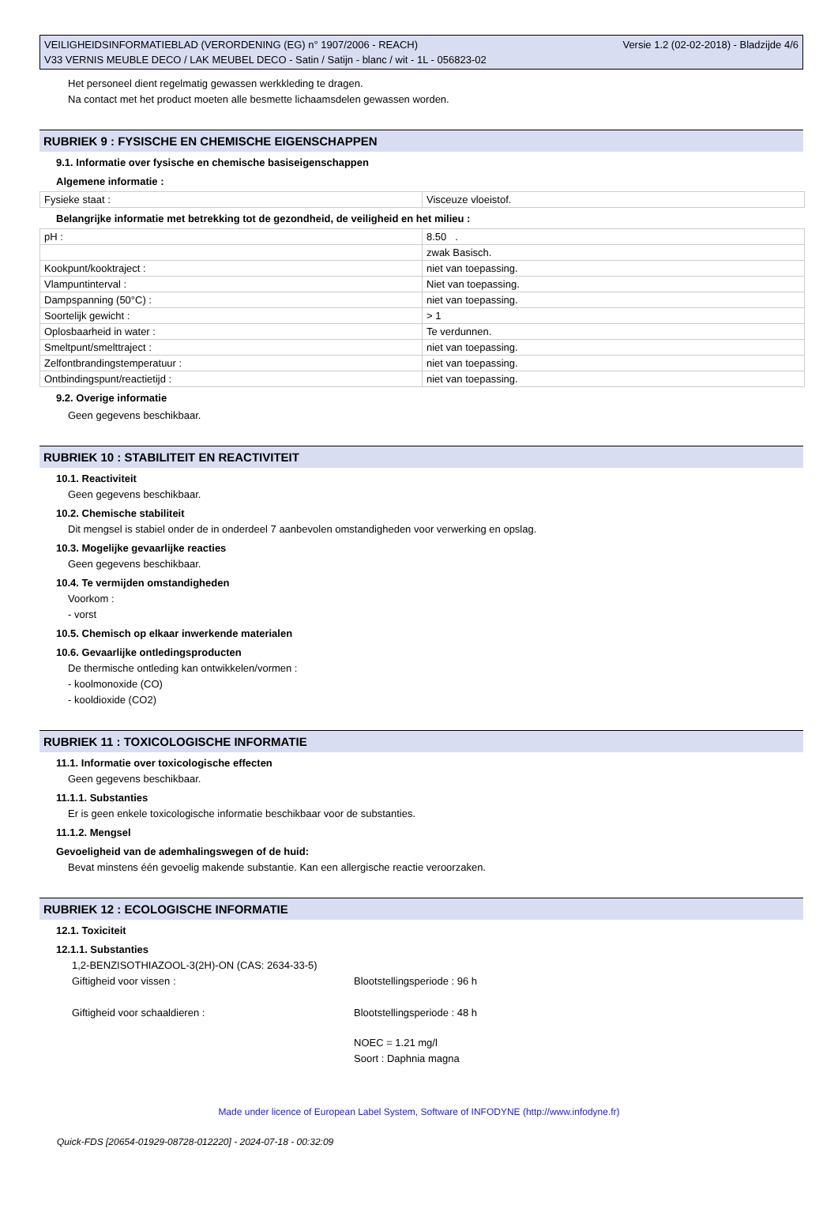VEILIGHEIDSINFORMATIEBLAD (VERORDENING (EG) n° 1907/2006 - REACH)
V33 VERNIS MEUBLE DECO / LAK MEUBEL DECO - Satin / Satijn - blanc / wit - 1L - 056823-02
Versie 1.2 (02-02-2018) - Bladzijde 4/6
Het personeel dient regelmatig gewassen werkkleding te dragen.
Na contact met het product moeten alle besmette lichaamsdelen gewassen worden.
RUBRIEK 9 : FYSISCHE EN CHEMISCHE EIGENSCHAPPEN
9.1. Informatie over fysische en chemische basiseigenschappen
Algemene informatie :
| Fysieke staat : | Visceuze vloeistof. |
Belangrijke informatie met betrekking tot de gezondheid, de veiligheid en het milieu :
| pH : | 8.50 . |
| | zwak Basisch. |
| Kookpunt/kooktraject : | niet van toepassing. |
| Vlampuntinterval : | Niet van toepassing. |
| Dampspanning (50°C) : | niet van toepassing. |
| Soortelijk gewicht : | > 1 |
| Oplosbaarheid in water : | Te verdunnen. |
| Smeltpunt/smelttraject : | niet van toepassing. |
| Zelfontbrandingstemperatuur : | niet van toepassing. |
| Ontbindingspunt/reactietijd : | niet van toepassing. |
9.2. Overige informatie
Geen gegevens beschikbaar.
RUBRIEK 10 : STABILITEIT EN REACTIVITEIT
10.1. Reactiviteit
Geen gegevens beschikbaar.
10.2. Chemische stabiliteit
Dit mengsel is stabiel onder de in onderdeel 7 aanbevolen omstandigheden voor verwerking en opslag.
10.3. Mogelijke gevaarlijke reacties
Geen gegevens beschikbaar.
10.4. Te vermijden omstandigheden
Voorkom :
- vorst
10.5. Chemisch op elkaar inwerkende materialen
10.6. Gevaarlijke ontledingsproducten
De thermische ontleding kan ontwikkelen/vormen :
- koolmonoxide (CO)
- kooldioxide (CO2)
RUBRIEK 11 : TOXICOLOGISCHE INFORMATIE
11.1. Informatie over toxicologische effecten
Geen gegevens beschikbaar.
11.1.1. Substanties
Er is geen enkele toxicologische informatie beschikbaar voor de substanties.
11.1.2. Mengsel
Gevoeligheid van de ademhalingswegen of de huid:
Bevat minstens één gevoelig makende substantie. Kan een allergische reactie veroorzaken.
RUBRIEK 12 : ECOLOGISCHE INFORMATIE
12.1. Toxiciteit
12.1.1. Substanties
1,2-BENZISOTHIAZOOL-3(2H)-ON (CAS: 2634-33-5)
Giftigheid voor vissen : Blootstellingsperiode : 96 h
Giftigheid voor schaaldieren : Blootstellingsperiode : 48 h
NOEC = 1.21 mg/l
Soort : Daphnia magna
Made under licence of European Label System, Software of INFODYNE (http://www.infodyne.fr)
Quick-FDS [20654-01929-08728-012220] - 2024-07-18 - 00:32:09